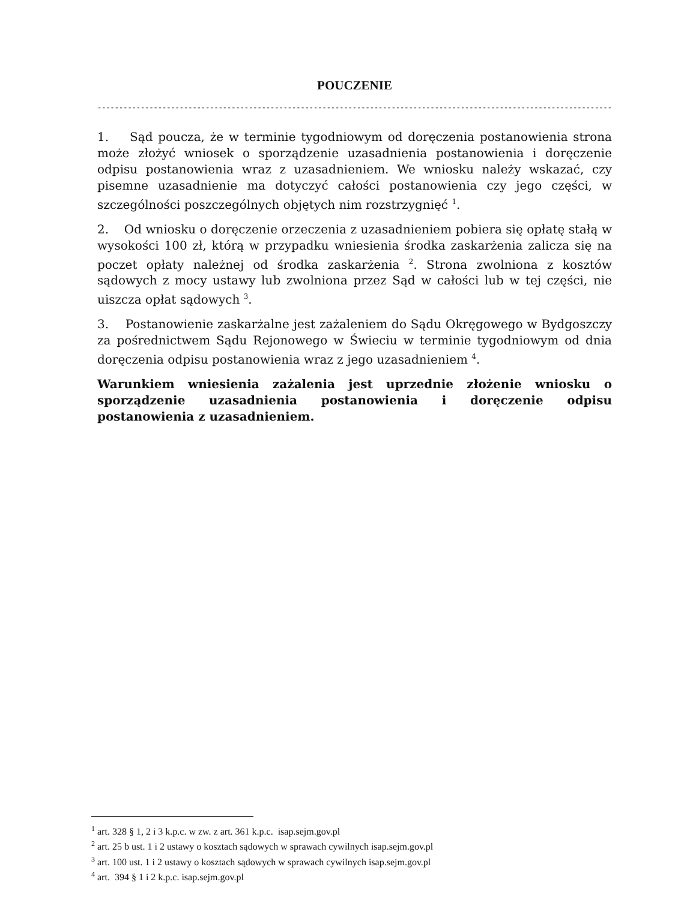POUCZENIE
----------------------------------------------------------------------------------------------------------------------------
1. Sąd poucza, że w terminie tygodniowym od doręczenia postanowienia strona może złożyć wniosek o sporządzenie uzasadnienia postanowienia i doręczenie odpisu postanowienia wraz z uzasadnieniem. We wniosku należy wskazać, czy pisemne uzasadnienie ma dotyczyć całości postanowienia czy jego części, w szczególności poszczególnych objętych nim rozstrzygnięć <sup>1</sup>.
2. Od wniosku o doręczenie orzeczenia z uzasadnieniem pobiera się opłatę stałą w wysokości 100 zł, którą w przypadku wniesienia środka zaskarżenia zalicza się na poczet opłaty należnej od środka zaskarżenia <sup>2</sup>. Strona zwolniona z kosztów sądowych z mocy ustawy lub zwolniona przez Sąd w całości lub w tej części, nie uiszcza opłat sądowych <sup>3</sup>.
3. Postanowienie zaskarżalne jest zażaleniem do Sądu Okręgowego w Bydgoszczy za pośrednictwem Sądu Rejonowego w Świeciu w terminie tygodniowym od dnia doręczenia odpisu postanowienia wraz z jego uzasadnieniem <sup>4</sup>.
Warunkiem wniesienia zażalenia jest uprzednie złożenie wniosku o sporządzenie uzasadnienia postanowienia i doręczenie odpisu postanowienia z uzasadnieniem.
<sup>1</sup> art. 328 § 1, 2 i 3 k.p.c. w zw. z art. 361 k.p.c. isap.sejm.gov.pl
<sup>2</sup> art. 25 b ust. 1 i 2 ustawy o kosztach sądowych w sprawach cywilnych isap.sejm.gov.pl
<sup>3</sup> art. 100 ust. 1 i 2 ustawy o kosztach sądowych w sprawach cywilnych isap.sejm.gov.pl
<sup>4</sup> art. 394 § 1 i 2 k.p.c. isap.sejm.gov.pl